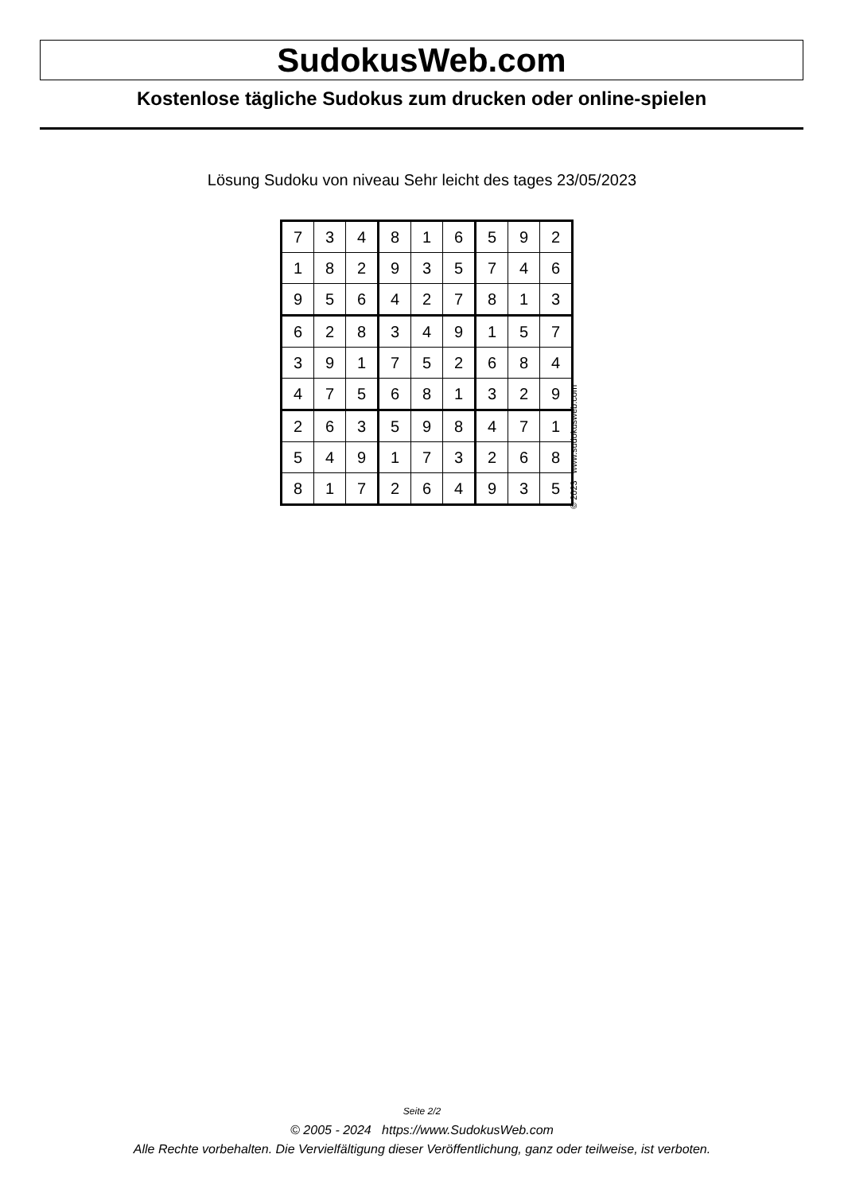SudokusWeb.com
Kostenlose tägliche Sudokus zum drucken oder online-spielen
Lösung Sudoku von niveau Sehr leicht des tages 23/05/2023
| 7 | 3 | 4 | 8 | 1 | 6 | 5 | 9 | 2 |
| 1 | 8 | 2 | 9 | 3 | 5 | 7 | 4 | 6 |
| 9 | 5 | 6 | 4 | 2 | 7 | 8 | 1 | 3 |
| 6 | 2 | 8 | 3 | 4 | 9 | 1 | 5 | 7 |
| 3 | 9 | 1 | 7 | 5 | 2 | 6 | 8 | 4 |
| 4 | 7 | 5 | 6 | 8 | 1 | 3 | 2 | 9 |
| 2 | 6 | 3 | 5 | 9 | 8 | 4 | 7 | 1 |
| 5 | 4 | 9 | 1 | 7 | 3 | 2 | 6 | 8 |
| 8 | 1 | 7 | 2 | 6 | 4 | 9 | 3 | 5 |
© 2023 www.sudokusweb.com
Seite 2/2
© 2005 - 2024 https://www.SudokusWeb.com
Alle Rechte vorbehalten. Die Vervielfältigung dieser Veröffentlichung, ganz oder teilweise, ist verboten.